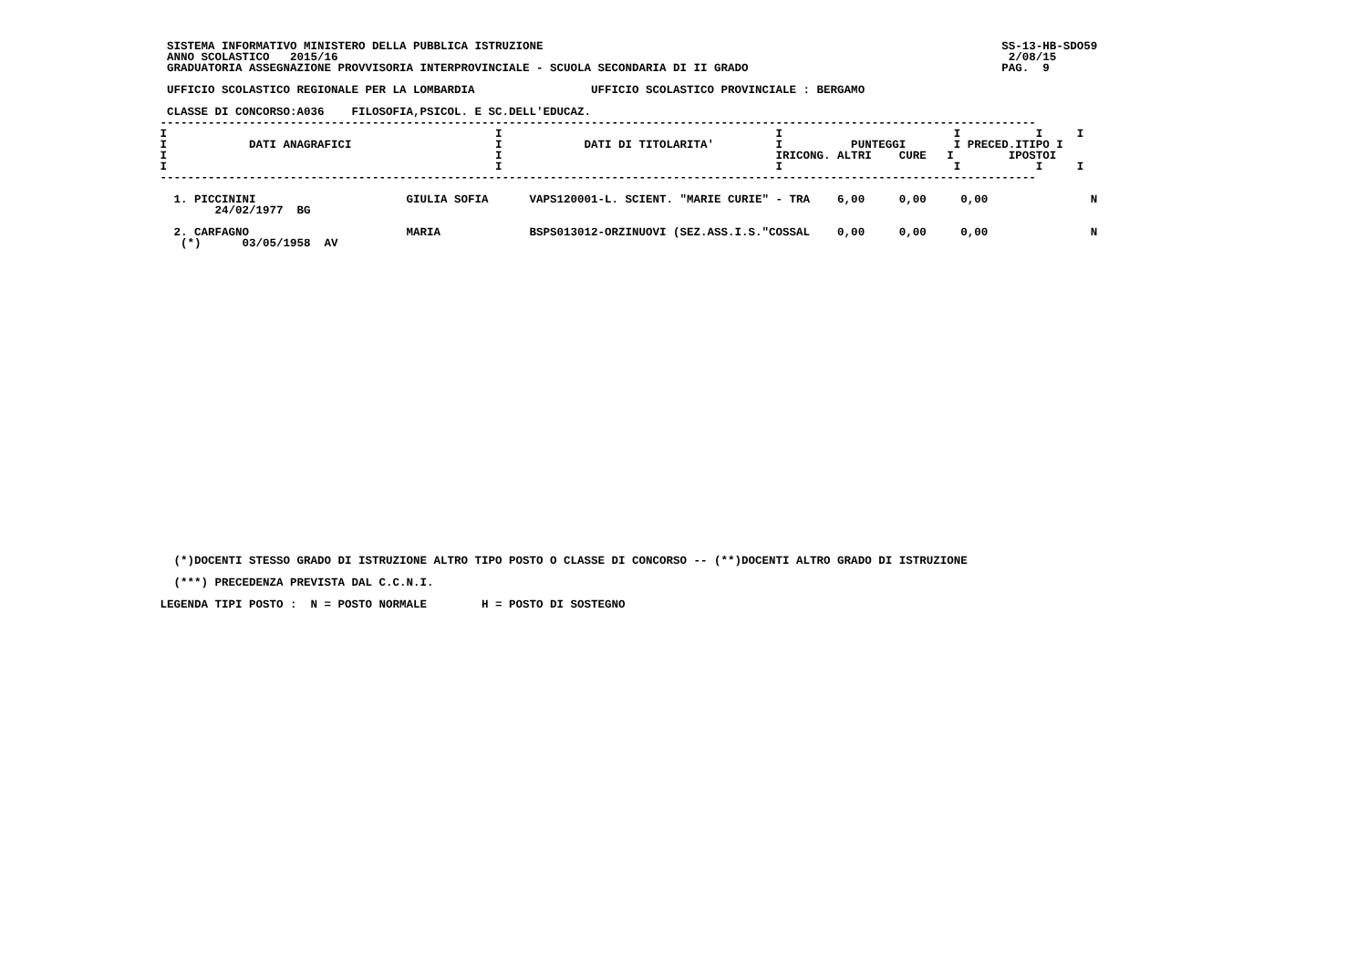SISTEMA INFORMATIVO MINISTERO DELLA PUBBLICA ISTRUZIONE                                                                   SS-13-HB-SDO59
  ANNO SCOLASTICO   2015/16                                                                                                  2/08/15
  GRADUATORIA ASSEGNAZIONE PROVVISORIA INTERPROVINCIALE - SCUOLA SECONDARIA DI II GRADO                                     PAG.  9

  UFFICIO SCOLASTICO REGIONALE PER LA LOMBARDIA                 UFFICIO SCOLASTICO PROVINCIALE : BERGAMO

  CLASSE DI CONCORSO:A036    FILOSOFIA,PSICOL. E SC.DELL'EDUCAZ.
 --------------------------------------------------------------------------------------------------------------------------------
 I                                                I                                        I                         I           I     I
 I            DATI ANAGRAFICI                     I            DATI DI TITOLARITA'         I          PUNTEGGI       I PRECED.ITIPO I
 I                                                I                                        IRICONG. ALTRI    CURE   I        IPOSTOI
 I                                                I                                        I                         I           I     I
 --------------------------------------------------------------------------------------------------------------------------------

   1. PICCININI                      GIULIA SOFIA      VAPS120001-L. SCIENT. "MARIE CURIE" - TRA    6,00     0,00     0,00               N
         24/02/1977  BG

   2. CARFAGNO                       MARIA             BSPS013012-ORZINUOVI (SEZ.ASS.I.S."COSSAL    0,00     0,00     0,00               N
    (*)      03/05/1958  AV
   (*)DOCENTI STESSO GRADO DI ISTRUZIONE ALTRO TIPO POSTO O CLASSE DI CONCORSO -- (**)DOCENTI ALTRO GRADO DI ISTRUZIONE
   (***) PRECEDENZA PREVISTA DAL C.C.N.I.
 LEGENDA TIPI POSTO :  N = POSTO NORMALE        H = POSTO DI SOSTEGNO